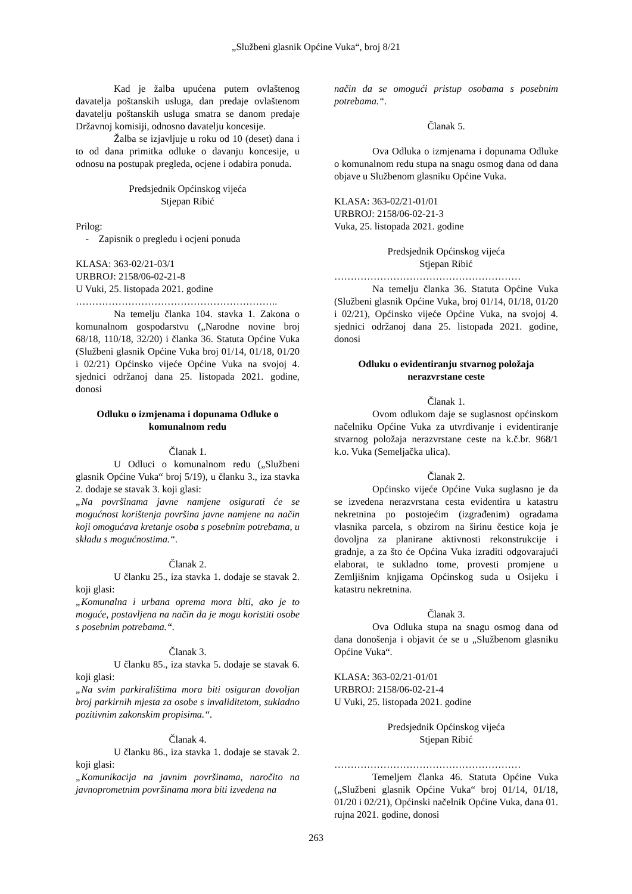„Službeni glasnik Općine Vuka“, broj 8/21
Kad je žalba upućena putem ovlaštenog davatelja poštanskih usluga, dan predaje ovlaštenom davatelju poštanskih usluga smatra se danom predaje Državnoj komisiji, odnosno davatelju koncesije.
Žalba se izjavljuje u roku od 10 (deset) dana i to od dana primitka odluke o davanju koncesije, u odnosu na postupak pregleda, ocjene i odabira ponuda.
Predsjednik Općinskog vijeća
Stjepan Ribić
Prilog:
- Zapisnik o pregledu i ocjeni ponuda
KLASA: 363-02/21-03/1
URBROJ: 2158/06-02-21-8
U Vuki, 25. listopada 2021. godine
……………………………………………………..
Na temelju članka 104. stavka 1. Zakona o komunalnom gospodarstvu („Narodne novine broj 68/18, 110/18, 32/20) i članka 36. Statuta Općine Vuka (Službeni glasnik Općine Vuka broj 01/14, 01/18, 01/20 i 02/21) Općinsko vijeće Općine Vuka na svojoj 4. sjednici održanoj dana 25. listopada 2021. godine, donosi
Odluku o izmjenama i dopunama Odluke o komunalnom redu
Članak 1.
U Odluci o komunalnom redu („Službeni glasnik Općine Vuka“ broj 5/19), u članku 3., iza stavka 2. dodaje se stavak 3. koji glasi:
„Na površinama javne namjene osigurati će se mogućnost korištenja površina javne namjene na način koji omogućava kretanje osoba s posebnim potrebama, u skladu s mogućnostima.“.
Članak 2.
U članku 25., iza stavka 1. dodaje se stavak 2. koji glasi:
„Komunalna i urbana oprema mora biti, ako je to moguće, postavljena na način da je mogu koristiti osobe s posebnim potrebama.“.
Članak 3.
U članku 85., iza stavka 5. dodaje se stavak 6. koji glasi:
„Na svim parkiralištima mora biti osiguran dovoljan broj parkirnih mjesta za osobe s invaliditetom, sukladno pozitivnim zakonskim propisima.“.
Članak 4.
U članku 86., iza stavka 1. dodaje se stavak 2. koji glasi:
„Komunikacija na javnim površinama, naročito na javnoprometnim površinama mora biti izvedena na
način da se omogući pristup osobama s posebnim potrebama.“.
Članak 5.
Ova Odluka o izmjenama i dopunama Odluke o komunalnom redu stupa na snagu osmog dana od dana objave u Službenom glasniku Općine Vuka.
KLASA: 363-02/21-01/01
URBROJ: 2158/06-02-21-3
Vuka, 25. listopada 2021. godine
Predsjednik Općinskog vijeća
Stjepan Ribić
…………………………………………………
Na temelju članka 36. Statuta Općine Vuka (Službeni glasnik Općine Vuka, broj 01/14, 01/18, 01/20 i 02/21), Općinsko vijeće Općine Vuka, na svojoj 4. sjednici održanoj dana 25. listopada 2021. godine, donosi
Odluku o evidentiranju stvarnog položaja nerazvrstane ceste
Članak 1.
Ovom odlukom daje se suglasnost općinskom načelniku Općine Vuka za utvrđivanje i evidentiranje stvarnog položaja nerazvrstane ceste na k.č.br. 968/1 k.o. Vuka (Semeljačka ulica).
Članak 2.
Općinsko vijeće Općine Vuka suglasno je da se izvedena nerazvrstana cesta evidentira u katastru nekretnina po postojećim (izgrađenim) ogradama vlasnika parcela, s obzirom na širinu čestice koja je dovoljna za planirane aktivnosti rekonstrukcije i gradnje, a za što će Općina Vuka izraditi odgovarajući elaborat, te sukladno tome, provesti promjene u Zemljišnim knjigama Općinskog suda u Osijeku i katastru nekretnina.
Članak 3.
Ova Odluka stupa na snagu osmog dana od dana donošenja i objavit će se u „Službenom glasniku Općine Vuka“.
KLASA: 363-02/21-01/01
URBROJ: 2158/06-02-21-4
U Vuki, 25. listopada 2021. godine
Predsjednik Općinskog vijeća
Stjepan Ribić
…………………………………………………
Temeljem članka 46. Statuta Općine Vuka („Službeni glasnik Općine Vuka“ broj 01/14, 01/18, 01/20 i 02/21), Općinski načelnik Općine Vuka, dana 01. rujna 2021. godine, donosi
263